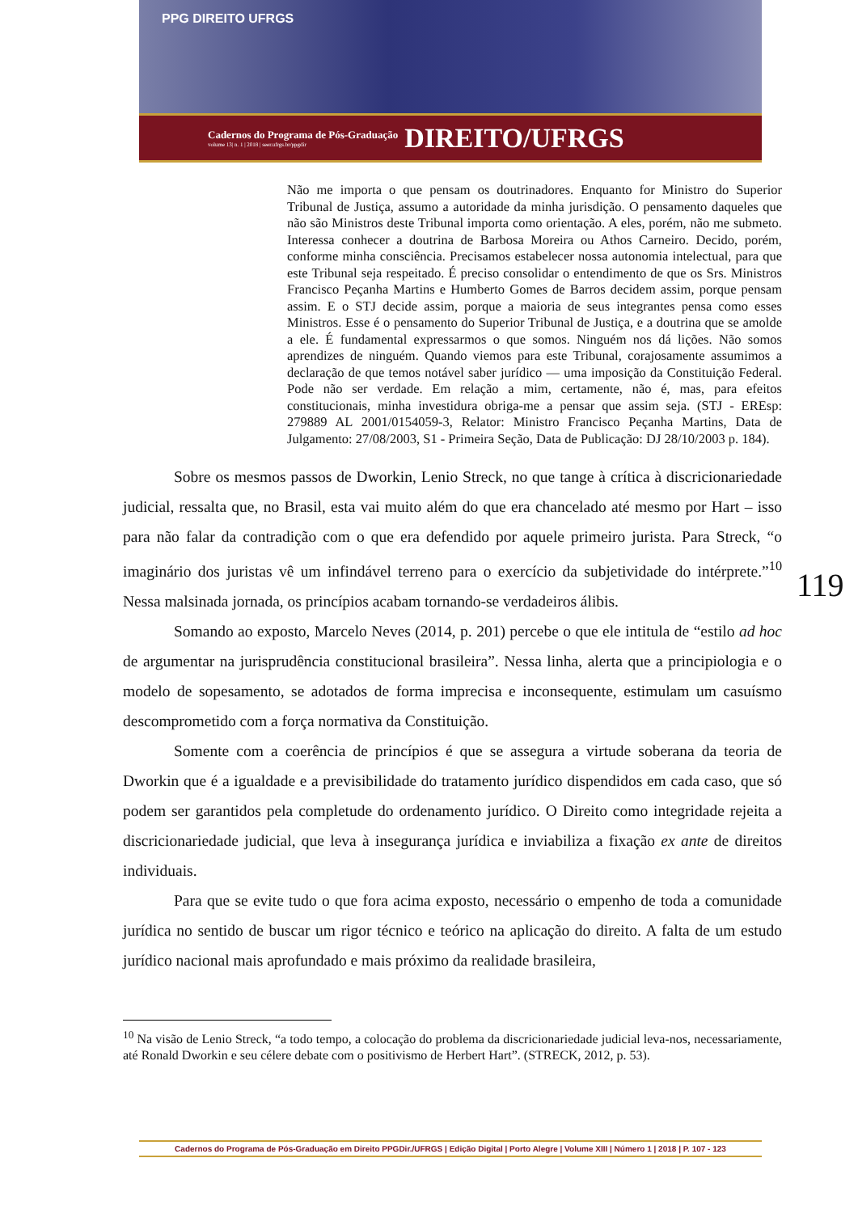PPG DIREITO UFRGS
Cadernos do Programa de Pós-Graduação
volume 13| n. 1 | 2018 | seer.ufrgs.br/ppgdir
DIREITO/UFRGS
Não me importa o que pensam os doutrinadores. Enquanto for Ministro do Superior Tribunal de Justiça, assumo a autoridade da minha jurisdição. O pensamento daqueles que não são Ministros deste Tribunal importa como orientação. A eles, porém, não me submeto. Interessa conhecer a doutrina de Barbosa Moreira ou Athos Carneiro. Decido, porém, conforme minha consciência. Precisamos estabelecer nossa autonomia intelectual, para que este Tribunal seja respeitado. É preciso consolidar o entendimento de que os Srs. Ministros Francisco Peçanha Martins e Humberto Gomes de Barros decidem assim, porque pensam assim. E o STJ decide assim, porque a maioria de seus integrantes pensa como esses Ministros. Esse é o pensamento do Superior Tribunal de Justiça, e a doutrina que se amolde a ele. É fundamental expressarmos o que somos. Ninguém nos dá lições. Não somos aprendizes de ninguém. Quando viemos para este Tribunal, corajosamente assumimos a declaração de que temos notável saber jurídico — uma imposição da Constituição Federal. Pode não ser verdade. Em relação a mim, certamente, não é, mas, para efeitos constitucionais, minha investidura obriga-me a pensar que assim seja. (STJ - EREsp: 279889 AL 2001/0154059-3, Relator: Ministro Francisco Peçanha Martins, Data de Julgamento: 27/08/2003, S1 - Primeira Seção, Data de Publicação: DJ 28/10/2003 p. 184).
Sobre os mesmos passos de Dworkin, Lenio Streck, no que tange à crítica à discricionariedade judicial, ressalta que, no Brasil, esta vai muito além do que era chancelado até mesmo por Hart – isso para não falar da contradição com o que era defendido por aquele primeiro jurista. Para Streck, “o imaginário dos juristas vê um infindável terreno para o exercício da subjetividade do intérprete.”<sup>10</sup> Nessa malsinada jornada, os princípios acabam tornando-se verdadeiros álibis.
Somando ao exposto, Marcelo Neves (2014, p. 201) percebe o que ele intitula de “estilo ad hoc de argumentar na jurisprudência constitucional brasileira”. Nessa linha, alerta que a principiologia e o modelo de sopesamento, se adotados de forma imprecisa e inconsequente, estimulam um casuísmo descomprometido com a força normativa da Constituição.
Somente com a coerência de princípios é que se assegura a virtude soberana da teoria de Dworkin que é a igualdade e a previsibilidade do tratamento jurídico dispendidos em cada caso, que só podem ser garantidos pela completude do ordenamento jurídico. O Direito como integridade rejeita a discricionariedade judicial, que leva à insegurança jurídica e inviabiliza a fixação ex ante de direitos individuais.
Para que se evite tudo o que fora acima exposto, necessário o empenho de toda a comunidade jurídica no sentido de buscar um rigor técnico e teórico na aplicação do direito. A falta de um estudo jurídico nacional mais aprofundado e mais próximo da realidade brasileira,
<sup>10</sup> Na visão de Lenio Streck, “a todo tempo, a colocação do problema da discricionariedade judicial leva-nos, necessariamente, até Ronald Dworkin e seu célere debate com o positivismo de Herbert Hart”. (STRECK, 2012, p. 53).
119
Cadernos do Programa de Pós-Graduação em Direito PPGDir./UFRGS | Edição Digital | Porto Alegre | Volume XIII | Número 1 | 2018 | P. 107 - 123